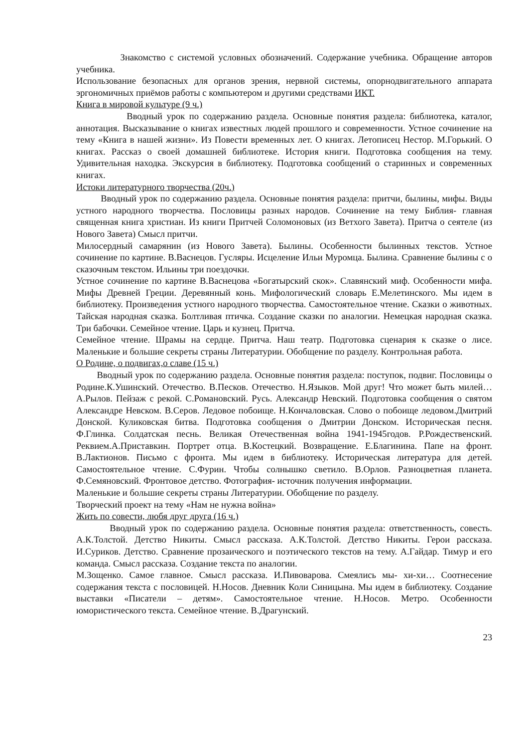Знакомство с системой условных обозначений. Содержание учебника. Обращение авторов учебника.
Использование безопасных для органов зрения, нервной системы, опорнодвигательного аппарата эргономичных приёмов работы с компьютером и другими средствами ИКТ.
Книга в мировой культуре (9 ч.)
Вводный урок по содержанию раздела. Основные понятия раздела: библиотека, каталог, аннотация. Высказывание о книгах известных людей прошлого и современности. Устное сочинение на тему «Книга в нашей жизни». Из Повести временных лет. О книгах. Летописец Нестор. М.Горький. О книгах. Рассказ о своей домашней библиотеке. История книги. Подготовка сообщения на тему. Удивительная находка. Экскурсия в библиотеку. Подготовка сообщений о старинных и современных книгах.
Истоки литературного творчества (20ч.)
Вводный урок по содержанию раздела. Основные понятия раздела: притчи, былины, мифы. Виды устного народного творчества. Пословицы разных народов. Сочинение на тему Библия- главная священная книга христиан. Из книги Притчей Соломоновых (из Ветхого Завета). Притча о сеятеле (из Нового Завета) Смысл притчи.
Милосердный самарянин (из Нового Завета). Былины. Особенности былинных текстов. Устное сочинение по картине. В.Васнецов. Гусляры. Исцеление Ильи Муромца. Былина. Сравнение былины с о сказочным текстом. Ильины три поездочки.
Устное сочинение по картине В.Васнецова «Богатырский скок». Славянский миф. Особенности мифа. Мифы Древней Греции. Деревянный конь. Мифологический словарь Е.Мелетинского. Мы идем в библиотеку. Произведения устного народного творчества. Самостоятельное чтение. Сказки о животных. Тайская народная сказка. Болтливая птичка. Создание сказки по аналогии. Немецкая народная сказка. Три бабочки. Семейное чтение. Царь и кузнец. Притча.
Семейное чтение. Шрамы на сердце. Притча. Наш театр. Подготовка сценария к сказке о лисе. Маленькие и большие секреты страны Литературии. Обобщение по разделу. Контрольная работа.
О Родине, о подвигах,о славе (15 ч.)
Вводный урок по содержанию раздела. Основные понятия раздела: поступок, подвиг. Пословицы о Родине.К.Ушинский. Отечество. В.Песков. Отечество. Н.Языков. Мой друг! Что может быть милей… А.Рылов. Пейзаж с рекой. С.Романовский. Русь. Александр Невский. Подготовка сообщения о святом Александре Невском. В.Серов. Ледовое побоище. Н.Кончаловская. Слово о побоище ледовом.Дмитрий Донской. Куликовская битва. Подготовка сообщения о Дмитрии Донском. Историческая песня. Ф.Глинка. Солдатская песнь. Великая Отечественная война 1941-1945годов. Р.Рождественский. Реквием.А.Приставкин. Портрет отца. В.Костецкий. Возвращение. Е.Благинина. Папе на фронт. В.Лактионов. Письмо с фронта. Мы идем в библиотеку. Историческая литература для детей. Самостоятельное чтение. С.Фурин. Чтобы солнышко светило. В.Орлов. Разноцветная планета. Ф.Семяновский. Фронтовое детство. Фотография- источник получения информации.
Маленькие и большие секреты страны Литературии. Обобщение по разделу.
Творческий проект на тему «Нам не нужна война»
Жить по совести, любя друг друга (16 ч.)
Вводный урок по содержанию раздела. Основные понятия раздела: ответственность, совесть. А.К.Толстой. Детство Никиты. Смысл рассказа. А.К.Толстой. Детство Никиты. Герои рассказа. И.Суриков. Детство. Сравнение прозаического и поэтического текстов на тему. А.Гайдар. Тимур и его команда. Смысл рассказа. Создание текста по аналогии.
М.Зощенко. Самое главное. Смысл рассказа. И.Пивоварова. Смеялись мы- хи-хи… Соотнесение содержания текста с пословицей. Н.Носов. Дневник Коли Синицына. Мы идем в библиотеку. Создание выставки «Писатели – детям». Самостоятельное чтение. Н.Носов. Метро. Особенности юмористического текста. Семейное чтение. В.Драгунский.
23